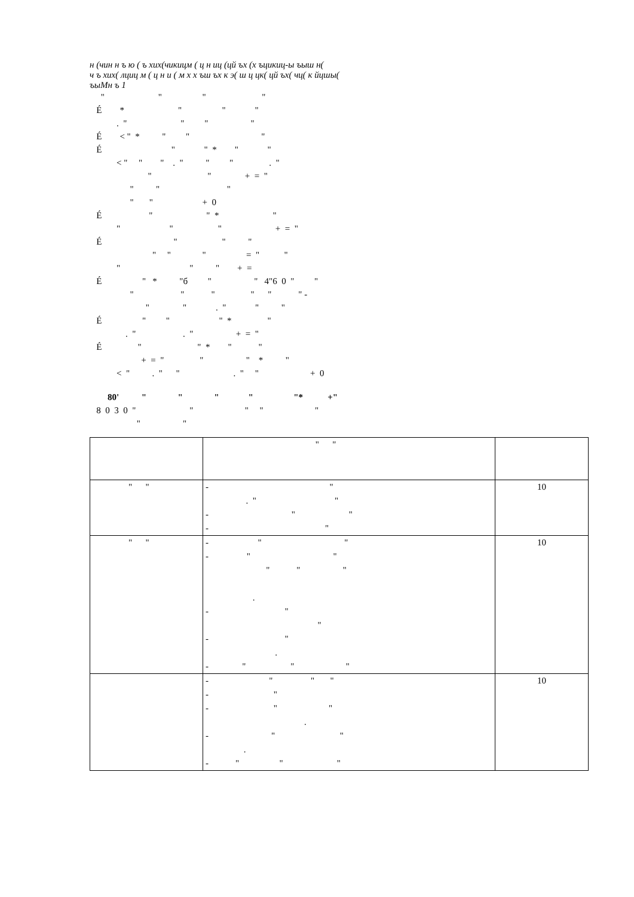н (чин н ъ ю ( ъ хих(чикицм ( ц н иц (цй ъх (х ъцикиц-ы ъыш н(
ч ъ хих( лциц м ( ц н и ( м х х ъш ъх к э( ш ц цк( цй ъх( чц( к йцшы(
ъыМн ъ 1
" " " "
É * " " "
. " " " "
É < " * " " "
É " " * " "
< " " " . " " " . "
" " + = "
" " "
" " + 0
É " " * "
" " " + = "
É " " "
" " " = " "
" " " + =
É " * "б " " 4"6 0 " "
" " " " " " -
" " . " " "
É " " " * "
. " . " + = "
É " " * " "
+ = " " " * "
< " . " " . " " + 0
80' " " " " "* +"
8 0 3 0 " " " " "
" "
| | " " | |
| " " | - " . " " - " " - " | 10 |
| " " | - " " - " " " " " . - " " - " . - " " " | 10 |
| | - " " " - " - " " . - " " . - " " " | 10 |